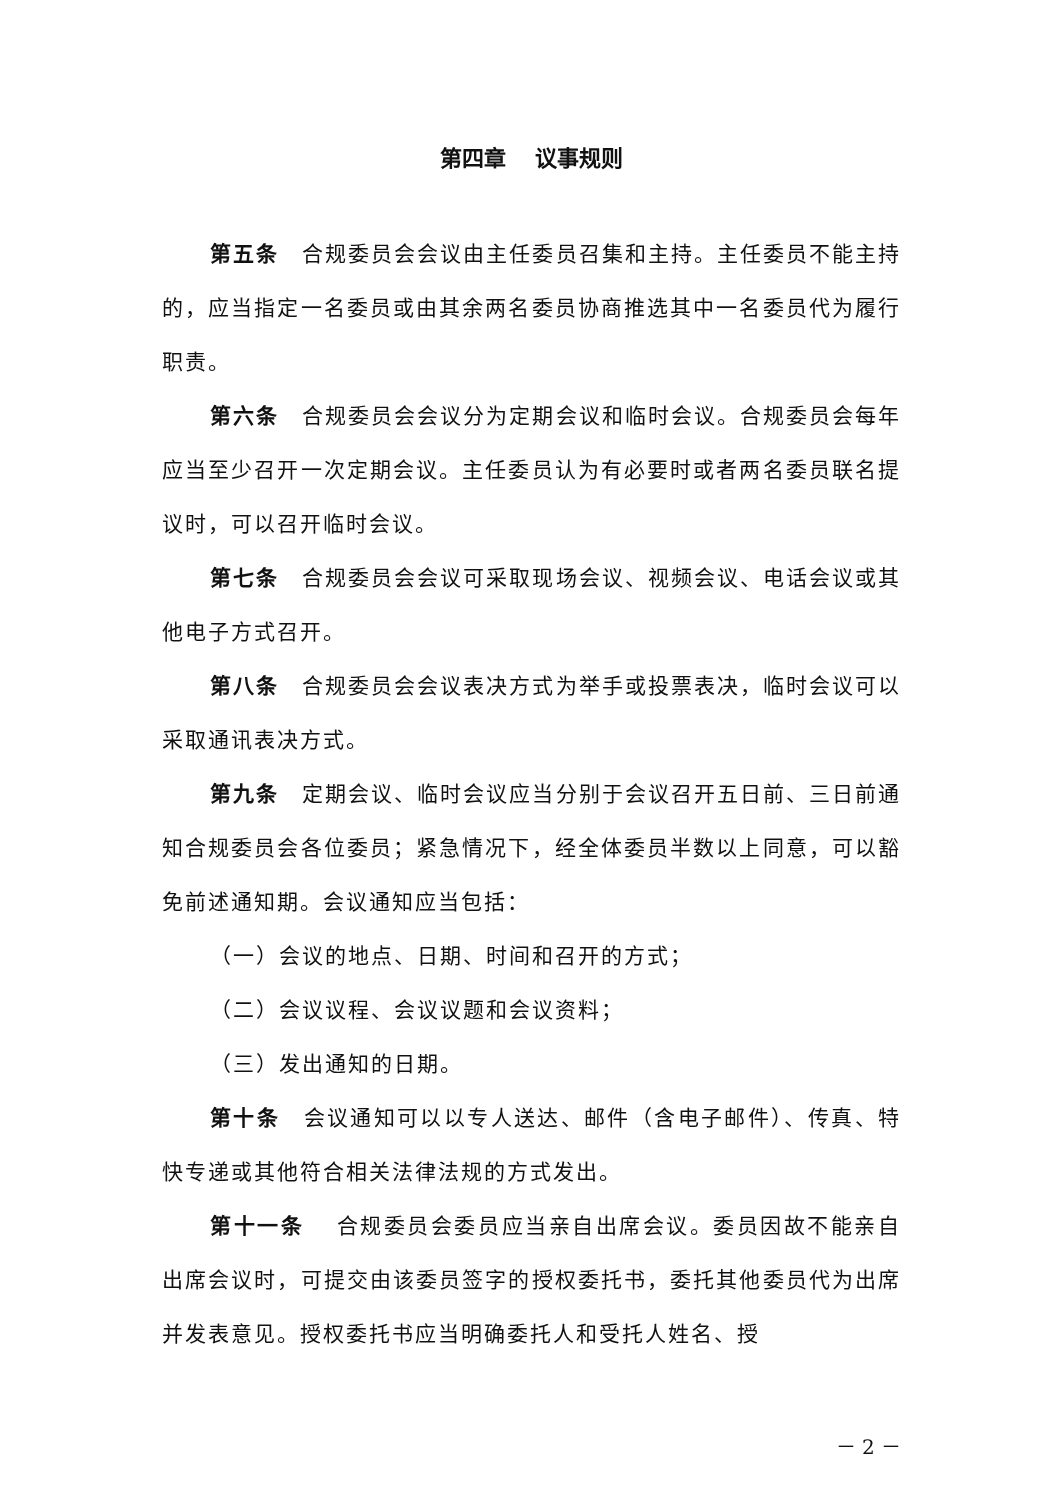第四章　 议事规则
第五条　合规委员会会议由主任委员召集和主持。主任委员不能主持的，应当指定一名委员或由其余两名委员协商推选其中一名委员代为履行职责。
第六条　合规委员会会议分为定期会议和临时会议。合规委员会每年应当至少召开一次定期会议。主任委员认为有必要时或者两名委员联名提议时，可以召开临时会议。
第七条　合规委员会会议可采取现场会议、视频会议、电话会议或其他电子方式召开。
第八条　合规委员会会议表决方式为举手或投票表决，临时会议可以采取通讯表决方式。
第九条　定期会议、临时会议应当分别于会议召开五日前、三日前通知合规委员会各位委员；紧急情况下，经全体委员半数以上同意，可以豁免前述通知期。会议通知应当包括：
（一）会议的地点、日期、时间和召开的方式；
（二）会议议程、会议议题和会议资料；
（三）发出通知的日期。
第十条　会议通知可以以专人送达、邮件（含电子邮件）、传真、特快专递或其他符合相关法律法规的方式发出。
第十一条　 合规委员会委员应当亲自出席会议。委员因故不能亲自出席会议时，可提交由该委员签字的授权委托书，委托其他委员代为出席并发表意见。授权委托书应当明确委托人和受托人姓名、授
－ 2 －